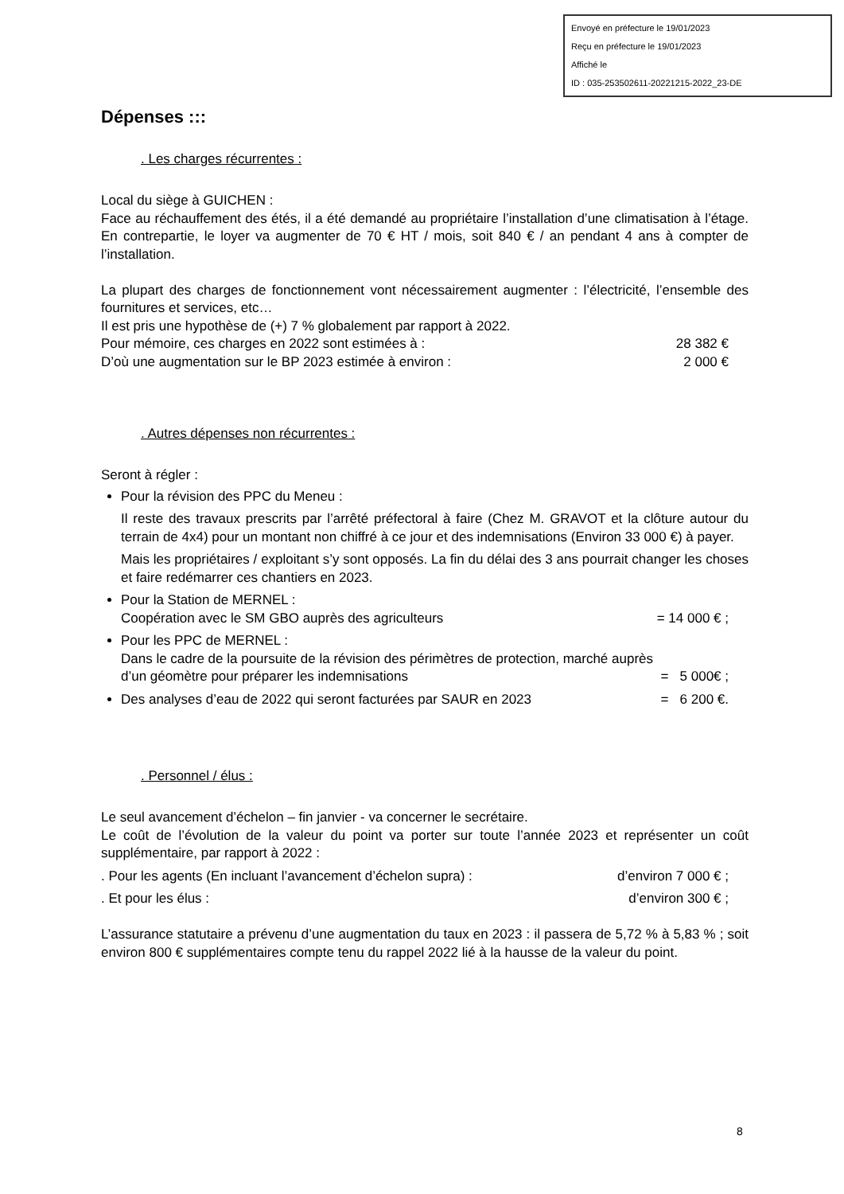Envoyé en préfecture le 19/01/2023
Reçu en préfecture le 19/01/2023
Affiché le
ID : 035-253502611-20221215-2022_23-DE
Dépenses :::
. Les charges récurrentes :
Local du siège à GUICHEN :
Face au réchauffement des étés, il a été demandé au propriétaire l’installation d’une climatisation à l’étage. En contrepartie, le loyer va augmenter de 70 € HT / mois, soit 840 € / an pendant 4 ans à compter de l’installation.
La plupart des charges de fonctionnement vont nécessairement augmenter : l’électricité, l’ensemble des fournitures et services, etc…
Il est pris une hypothèse de (+) 7 % globalement par rapport à 2022.
Pour mémoire, ces charges en 2022 sont estimées à : 28 382 €
D’où une augmentation sur le BP 2023 estimée à environ : 2 000 €
. Autres dépenses non récurrentes :
Seront à régler :
Pour la révision des PPC du Meneu :
Il reste des travaux prescrits par l’arrêté préfectoral à faire (Chez M. GRAVOT et la clôture autour du terrain de 4x4) pour un montant non chiffré à ce jour et des indemnisations (Environ 33 000 €) à payer.
Mais les propriétaires / exploitant s’y sont opposés. La fin du délai des 3 ans pourrait changer les choses et faire redémarrer ces chantiers en 2023.
Pour la Station de MERNEL :
Coopération avec le SM GBO auprès des agriculteurs = 14 000 € ;
Pour les PPC de MERNEL :
Dans le cadre de la poursuite de la révision des périmètres de protection, marché auprès
d’un géomètre pour préparer les indemnisations = 5 000€ ;
Des analyses d’eau de 2022 qui seront facturées par SAUR en 2023 = 6 200 €.
. Personnel / élus :
Le seul avancement d’échelon – fin janvier - va concerner le secrétaire.
Le coût de l’évolution de la valeur du point va porter sur toute l’année 2023 et représenter un coût supplémentaire, par rapport à 2022 :
. Pour les agents (En incluant l’avancement d’échelon supra) : d’environ 7 000 € ;
. Et pour les élus : d’environ 300 € ;
L’assurance statutaire a prévenu d’une augmentation du taux en 2023 : il passera de 5,72 % à 5,83 % ; soit environ 800 € supplémentaires compte tenu du rappel 2022 lié à la hausse de la valeur du point.
8